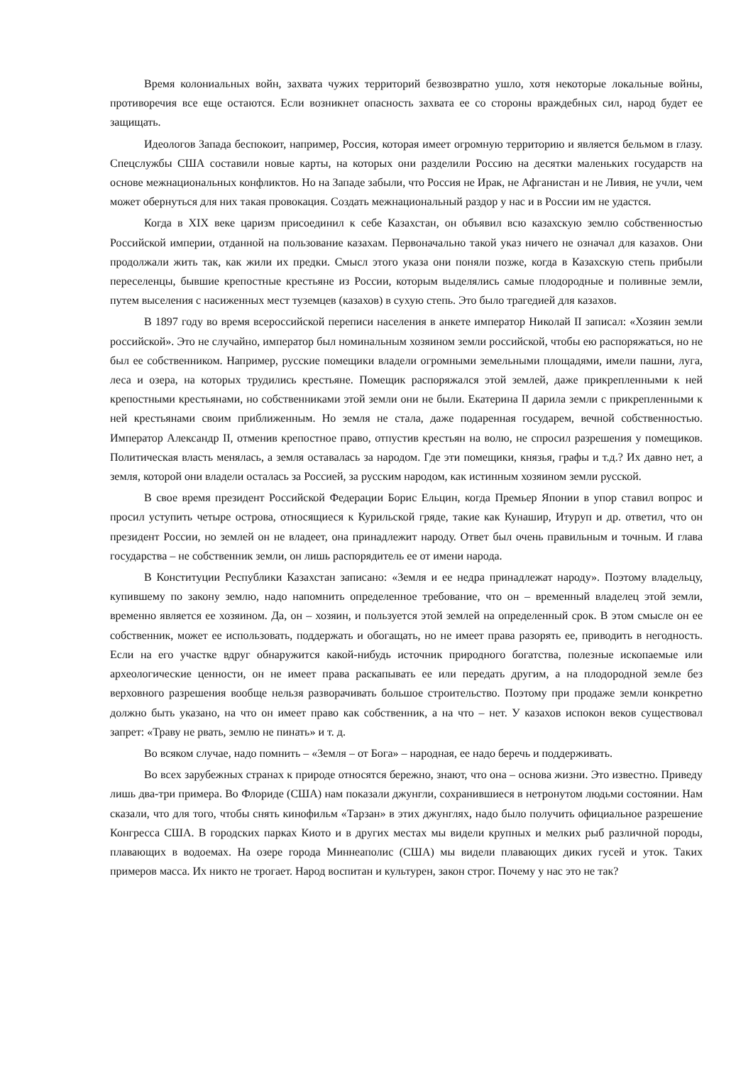Время колониальных войн, захвата чужих территорий безвозвратно ушло, хотя некоторые локальные войны, противоречия все еще остаются. Если возникнет опасность захвата ее со стороны враждебных сил, народ будет ее защищать.
Идеологов Запада беспокоит, например, Россия, которая имеет огромную территорию и является бельмом в глазу. Спецслужбы США составили новые карты, на которых они разделили Россию на десятки маленьких государств на основе межнациональных конфликтов. Но на Западе забыли, что Россия не Ирак, не Афганистан и не Ливия, не учли, чем может обернуться для них такая провокация. Создать межнациональный раздор у нас и в России им не удастся.
Когда в XIX веке царизм присоединил к себе Казахстан, он объявил всю казахскую землю собственностью Российской империи, отданной на пользование казахам. Первоначально такой указ ничего не означал для казахов. Они продолжали жить так, как жили их предки. Смысл этого указа они поняли позже, когда в Казахскую степь прибыли переселенцы, бывшие крепостные крестьяне из России, которым выделялись самые плодородные и поливные земли, путем выселения с насиженных мест туземцев (казахов) в сухую степь. Это было трагедией для казахов.
В 1897 году во время всероссийской переписи населения в анкете император Николай II записал: «Хозяин земли российской». Это не случайно, император был номинальным хозяином земли российской, чтобы ею распоряжаться, но не был ее собственником. Например, русские помещики владели огромными земельными площадями, имели пашни, луга, леса и озера, на которых трудились крестьяне. Помещик распоряжался этой землей, даже прикрепленными к ней крепостными крестьянами, но собственниками этой земли они не были. Екатерина II дарила земли с прикрепленными к ней крестьянами своим приближенным. Но земля не стала, даже подаренная государем, вечной собственностью. Император Александр II, отменив крепостное право, отпустив крестьян на волю, не спросил разрешения у помещиков. Политическая власть менялась, а земля оставалась за народом. Где эти помещики, князья, графы и т.д.? Их давно нет, а земля, которой они владели осталась за Россией, за русским народом, как истинным хозяином земли русской.
В свое время президент Российской Федерации Борис Ельцин, когда Премьер Японии в упор ставил вопрос и просил уступить четыре острова, относящиеся к Курильской гряде, такие как Кунашир, Итуруп и др. ответил, что он президент России, но землей он не владеет, она принадлежит народу. Ответ был очень правильным и точным. И глава государства – не собственник земли, он лишь распорядитель ее от имени народа.
В Конституции Республики Казахстан записано: «Земля и ее недра принадлежат народу». Поэтому владельцу, купившему по закону землю, надо напомнить определенное требование, что он – временный владелец этой земли, временно является ее хозяином. Да, он – хозяин, и пользуется этой землей на определенный срок. В этом смысле он ее собственник, может ее использовать, поддержать и обогащать, но не имеет права разорять ее, приводить в негодность. Если на его участке вдруг обнаружится какой-нибудь источник природного богатства, полезные ископаемые или археологические ценности, он не имеет права раскапывать ее или передать другим, а на плодородной земле без верховного разрешения вообще нельзя разворачивать большое строительство. Поэтому при продаже земли конкретно должно быть указано, на что он имеет право как собственник, а на что – нет. У казахов испокон веков существовал запрет: «Траву не рвать, землю не пинать» и т. д.
Во всяком случае, надо помнить – «Земля – от Бога» – народная, ее надо беречь и поддерживать.
Во всех зарубежных странах к природе относятся бережно, знают, что она – основа жизни. Это известно. Приведу лишь два-три примера. Во Флориде (США) нам показали джунгли, сохранившиеся в нетронутом людьми состоянии. Нам сказали, что для того, чтобы снять кинофильм «Тарзан» в этих джунглях, надо было получить официальное разрешение Конгресса США. В городских парках Киото и в других местах мы видели крупных и мелких рыб различной породы, плавающих в водоемах. На озере города Миннеаполис (США) мы видели плавающих диких гусей и уток. Таких примеров масса. Их никто не трогает. Народ воспитан и культурен, закон строг. Почему у нас это не так?